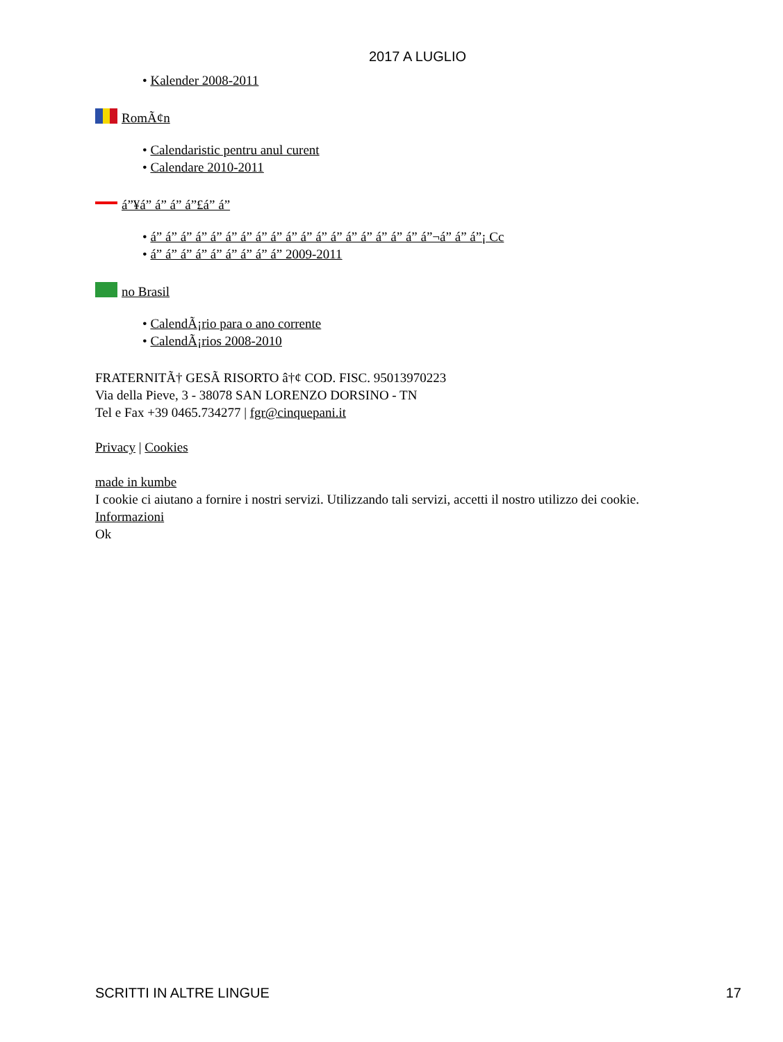2017 A LUGLIO
• Kalender 2008-2011
RomÃ¢n
• Calendaristic pentru anul curent
• Calendare 2010-2011
á”¥á” á” á” á”£á” á”
• á” á” á” á” á” á” á” á” á” á” á” á” á” á” á” á” á” á” á”¬á” á” á”¡ Cc
• á” á” á” á” á” á” á” á” á” 2009-2011
no Brasil
• CalendÃ¡rio para o ano corrente
• CalendÃ¡rios 2008-2010
FRATERNITÃ† GESÃ RISORTO â†¢ COD. FISC. 95013970223
Via della Pieve, 3 - 38078 SAN LORENZO DORSINO - TN
Tel e Fax +39 0465.734277 | fgr@cinquepani.it
Privacy | Cookies
made in kumbe
I cookie ci aiutano a fornire i nostri servizi. Utilizzando tali servizi, accetti il nostro utilizzo dei cookie.
Informazioni
Ok
SCRITTI IN ALTRE LINGUE 17